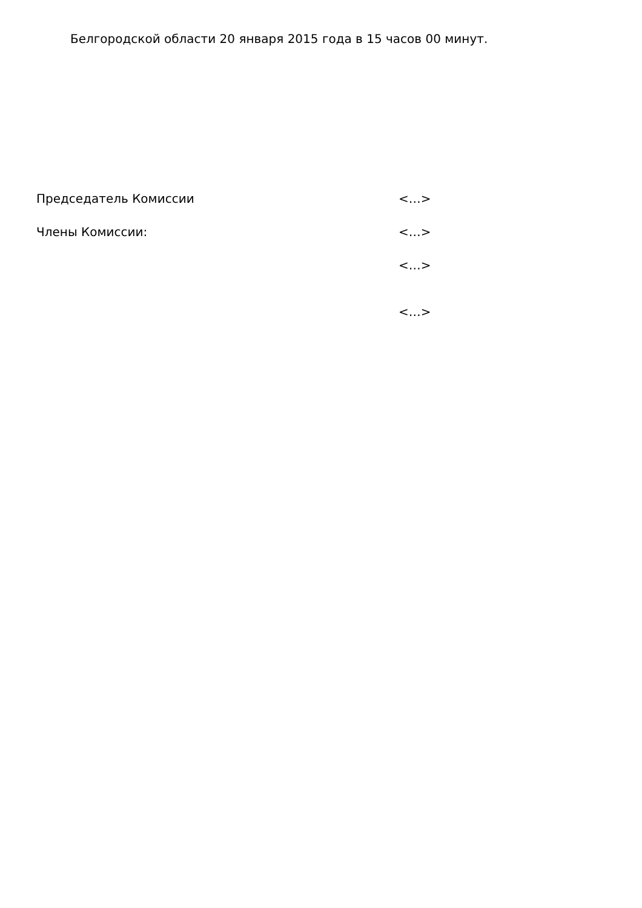Белгородской области 20 января 2015 года в 15 часов 00 минут.
| Председатель Комиссии | <…> |
| Члены Комиссии: | <…> |
| | <…> |
| | <…> |